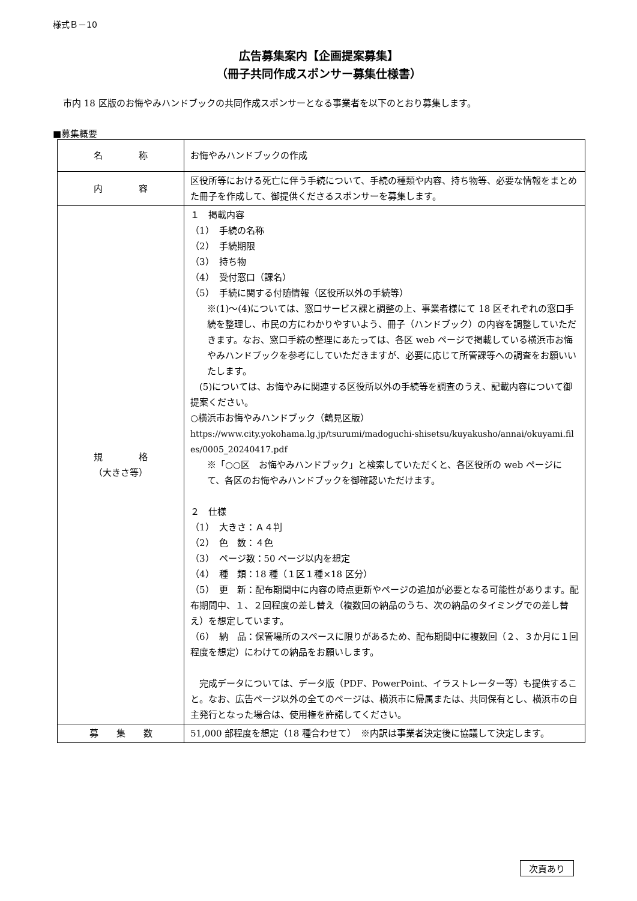様式Ｂ－10
広告募集案内【企画提案募集】
（冊子共同作成スポンサー募集仕様書）
市内 18 区版のお悔やみハンドブックの共同作成スポンサーとなる事業者を以下のとおり募集します。
■募集概要
| 名 称 | お悔やみハンドブックの作成 |
| 内 容 | 区役所等における死亡に伴う手続について、手続の種類や内容、持ち物等、必要な情報をまとめた冊子を作成して、御提供くださるスポンサーを募集します。 |
| 規 格 （大きさ等） | １ 掲載内容 （1） 手続の名称 （2） 手続期限 （3） 持ち物 （4） 受付窓口（課名） （5） 手続に関する付随情報（区役所以外の手続等） ※(1)～(4)については、窓口サービス課と調整の上、事業者様にて 18 区それぞれの窓口手続を整理し、市民の方にわかりやすいよう、冊子（ハンドブック）の内容を調整していただきます。なお、窓口手続の整理にあたっては、各区 web ページで掲載している横浜市お悔やみハンドブックを参考にしていただきますが、必要に応じて所管課等への調査をお願いいたします。 (5)については、お悔やみに関連する区役所以外の手続等を調査のうえ、記載内容について御提案ください。 ○横浜市お悔やみハンドブック（鶴見区版） https://www.city.yokohama.lg.jp/tsurumi/madoguchi-shisetsu/kuyakusho/annai/okuyami.files/0005_20240417.pdf ※「○○区 お悔やみハンドブック」と検索していただくと、各区役所の web ページにて、各区のお悔やみハンドブックを御確認いただけます。 ２ 仕様 （1） 大きさ：Ａ４判 （2） 色 数：４色 （3） ページ数：50 ページ以内を想定 （4） 種 類：18 種（１区１種×18 区分） （5） 更 新：配布期間中に内容の時点更新やページの追加が必要となる可能性があります。配布期間中、１、２回程度の差し替え（複数回の納品のうち、次の納品のタイミングでの差し替え）を想定しています。 （6） 納 品：保管場所のスペースに限りがあるため、配布期間中に複数回（２、３か月に１回程度を想定）にわけての納品をお願いします。 完成データについては、データ版（PDF、PowerPoint、イラストレーター等）も提供すること。なお、広告ページ以外の全てのページは、横浜市に帰属または、共同保有とし、横浜市の自主発行となった場合は、使用権を許諾してください。 |
| 募 集 数 | 51,000 部程度を想定（18 種合わせて） ※内訳は事業者決定後に協議して決定します。 |
次頁あり